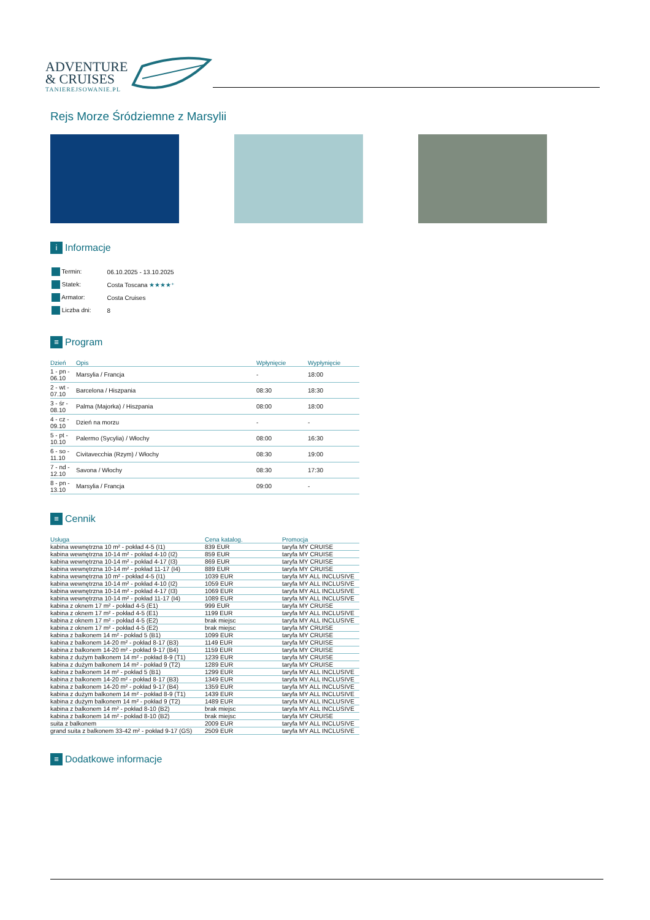ADVENTURE
& CRUISES
TANIEREJSOWANIE.PL
Rejs Morze Śródziemne z Marsylii
i Informacje
| Termin: | 06.10.2025 - 13.10.2025 |
| Statek: | Costa Toscana ★★★★⁺ |
| Armator: | Costa Cruises |
| Liczba dni: | 8 |
≡ Program
| Dzień | Opis | Wpłynięcie | Wypłynięcie |
| --- | --- | --- | --- |
| 1 - pn - 06.10 | Marsylia / Francja | - | 18:00 |
| 2 - wt - 07.10 | Barcelona / Hiszpania | 08:30 | 18:30 |
| 3 - śr - 08.10 | Palma (Majorka) / Hiszpania | 08:00 | 18:00 |
| 4 - cz - 09.10 | Dzień na morzu | - | - |
| 5 - pt - 10.10 | Palermo (Sycylia) / Włochy | 08:00 | 16:30 |
| 6 - so - 11.10 | Civitavecchia (Rzym) / Włochy | 08:30 | 19:00 |
| 7 - nd - 12.10 | Savona / Włochy | 08:30 | 17:30 |
| 8 - pn - 13.10 | Marsylia / Francja | 09:00 | - |
≡ Cennik
| Usługa | Cena katalog. | Promocja |
| --- | --- | --- |
| kabina wewnętrzna 10 m² - pokład 4-5 (I1) | 839 EUR | taryfa MY CRUISE |
| kabina wewnętrzna 10-14 m² - pokład 4-10 (I2) | 859 EUR | taryfa MY CRUISE |
| kabina wewnętrzna 10-14 m² - pokład 4-17 (I3) | 869 EUR | taryfa MY CRUISE |
| kabina wewnętrzna 10-14 m² - pokład 11-17 (I4) | 889 EUR | taryfa MY CRUISE |
| kabina wewnętrzna 10 m² - pokład 4-5 (I1) | 1039 EUR | taryfa MY ALL INCLUSIVE |
| kabina wewnętrzna 10-14 m² - pokład 4-10 (I2) | 1059 EUR | taryfa MY ALL INCLUSIVE |
| kabina wewnętrzna 10-14 m² - pokład 4-17 (I3) | 1069 EUR | taryfa MY ALL INCLUSIVE |
| kabina wewnętrzna 10-14 m² - pokład 11-17 (I4) | 1089 EUR | taryfa MY ALL INCLUSIVE |
| kabina z oknem 17 m² - pokład 4-5 (E1) | 999 EUR | taryfa MY CRUISE |
| kabina z oknem 17 m² - pokład 4-5 (E1) | 1199 EUR | taryfa MY ALL INCLUSIVE |
| kabina z oknem 17 m² - pokład 4-5 (E2) | brak miejsc | taryfa MY ALL INCLUSIVE |
| kabina z oknem 17 m² - pokład 4-5 (E2) | brak miejsc | taryfa MY CRUISE |
| kabina z balkonem 14 m² - pokład 5 (B1) | 1099 EUR | taryfa MY CRUISE |
| kabina z balkonem 14-20 m² - pokład 8-17 (B3) | 1149 EUR | taryfa MY CRUISE |
| kabina z balkonem 14-20 m² - pokład 9-17 (B4) | 1159 EUR | taryfa MY CRUISE |
| kabina z dużym balkonem 14 m² - pokład 8-9 (T1) | 1239 EUR | taryfa MY CRUISE |
| kabina z dużym balkonem 14 m² - pokład 9 (T2) | 1289 EUR | taryfa MY CRUISE |
| kabina z balkonem 14 m² - pokład 5 (B1) | 1299 EUR | taryfa MY ALL INCLUSIVE |
| kabina z balkonem 14-20 m² - pokład 8-17 (B3) | 1349 EUR | taryfa MY ALL INCLUSIVE |
| kabina z balkonem 14-20 m² - pokład 9-17 (B4) | 1359 EUR | taryfa MY ALL INCLUSIVE |
| kabina z dużym balkonem 14 m² - pokład 8-9 (T1) | 1439 EUR | taryfa MY ALL INCLUSIVE |
| kabina z dużym balkonem 14 m² - pokład 9 (T2) | 1489 EUR | taryfa MY ALL INCLUSIVE |
| kabina z balkonem 14 m² - pokład 8-10 (B2) | brak miejsc | taryfa MY ALL INCLUSIVE |
| kabina z balkonem 14 m² - pokład 8-10 (B2) | brak miejsc | taryfa MY CRUISE |
| suita z balkonem | 2009 EUR | taryfa MY ALL INCLUSIVE |
| grand suita z balkonem 33-42 m² - pokład 9-17 (GS) | 2509 EUR | taryfa MY ALL INCLUSIVE |
≡ Dodatkowe informacje